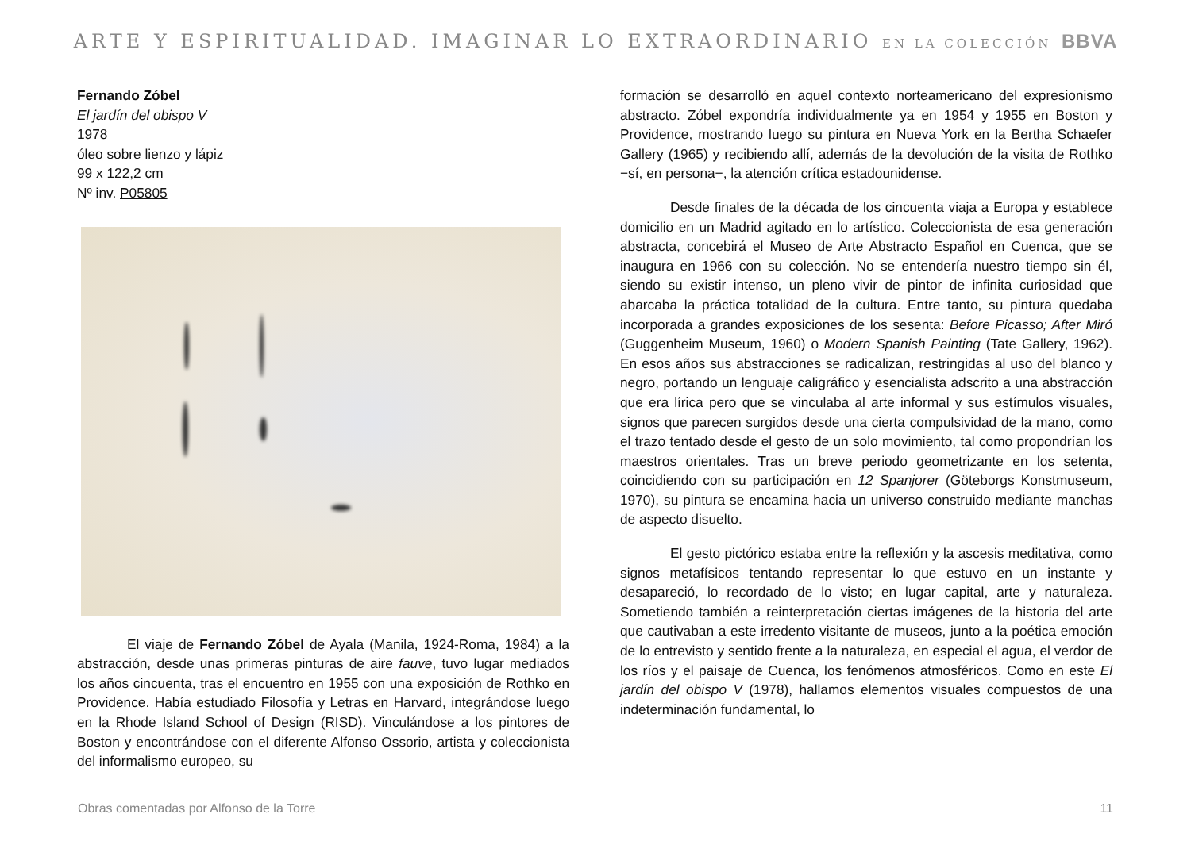ARTE Y ESPIRITUALIDAD. IMAGINAR LO EXTRAORDINARIO EN LA COLECCIÓN BBVA
Fernando Zóbel
El jardín del obispo V
1978
óleo sobre lienzo y lápiz
99 x 122,2 cm
Nº inv. P05805
El viaje de Fernando Zóbel de Ayala (Manila, 1924-Roma, 1984) a la abstracción, desde unas primeras pinturas de aire fauve, tuvo lugar mediados los años cincuenta, tras el encuentro en 1955 con una exposición de Rothko en Providence. Había estudiado Filosofía y Letras en Harvard, integrándose luego en la Rhode Island School of Design (RISD). Vinculándose a los pintores de Boston y encontrándose con el diferente Alfonso Ossorio, artista y coleccionista del informalismo europeo, su
formación se desarrolló en aquel contexto norteamericano del expresionismo abstracto. Zóbel expondría individualmente ya en 1954 y 1955 en Boston y Providence, mostrando luego su pintura en Nueva York en la Bertha Schaefer Gallery (1965) y recibiendo allí, además de la devolución de la visita de Rothko −sí, en persona−, la atención crítica estadounidense.
Desde finales de la década de los cincuenta viaja a Europa y establece domicilio en un Madrid agitado en lo artístico. Coleccionista de esa generación abstracta, concebirá el Museo de Arte Abstracto Español en Cuenca, que se inaugura en 1966 con su colección. No se entendería nuestro tiempo sin él, siendo su existir intenso, un pleno vivir de pintor de infinita curiosidad que abarcaba la práctica totalidad de la cultura. Entre tanto, su pintura quedaba incorporada a grandes exposiciones de los sesenta: Before Picasso; After Miró (Guggenheim Museum, 1960) o Modern Spanish Painting (Tate Gallery, 1962). En esos años sus abstracciones se radicalizan, restringidas al uso del blanco y negro, portando un lenguaje caligráfico y esencialista adscrito a una abstracción que era lírica pero que se vinculaba al arte informal y sus estímulos visuales, signos que parecen surgidos desde una cierta compulsividad de la mano, como el trazo tentado desde el gesto de un solo movimiento, tal como propondrían los maestros orientales. Tras un breve periodo geometrizante en los setenta, coincidiendo con su participación en 12 Spanjorer (Göteborgs Konstmuseum, 1970), su pintura se encamina hacia un universo construido mediante manchas de aspecto disuelto.
El gesto pictórico estaba entre la reflexión y la ascesis meditativa, como signos metafísicos tentando representar lo que estuvo en un instante y desapareció, lo recordado de lo visto; en lugar capital, arte y naturaleza. Sometiendo también a reinterpretación ciertas imágenes de la historia del arte que cautivaban a este irredento visitante de museos, junto a la poética emoción de lo entrevisto y sentido frente a la naturaleza, en especial el agua, el verdor de los ríos y el paisaje de Cuenca, los fenómenos atmosféricos. Como en este El jardín del obispo V (1978), hallamos elementos visuales compuestos de una indeterminación fundamental, lo
Obras comentadas por Alfonso de la Torre 11